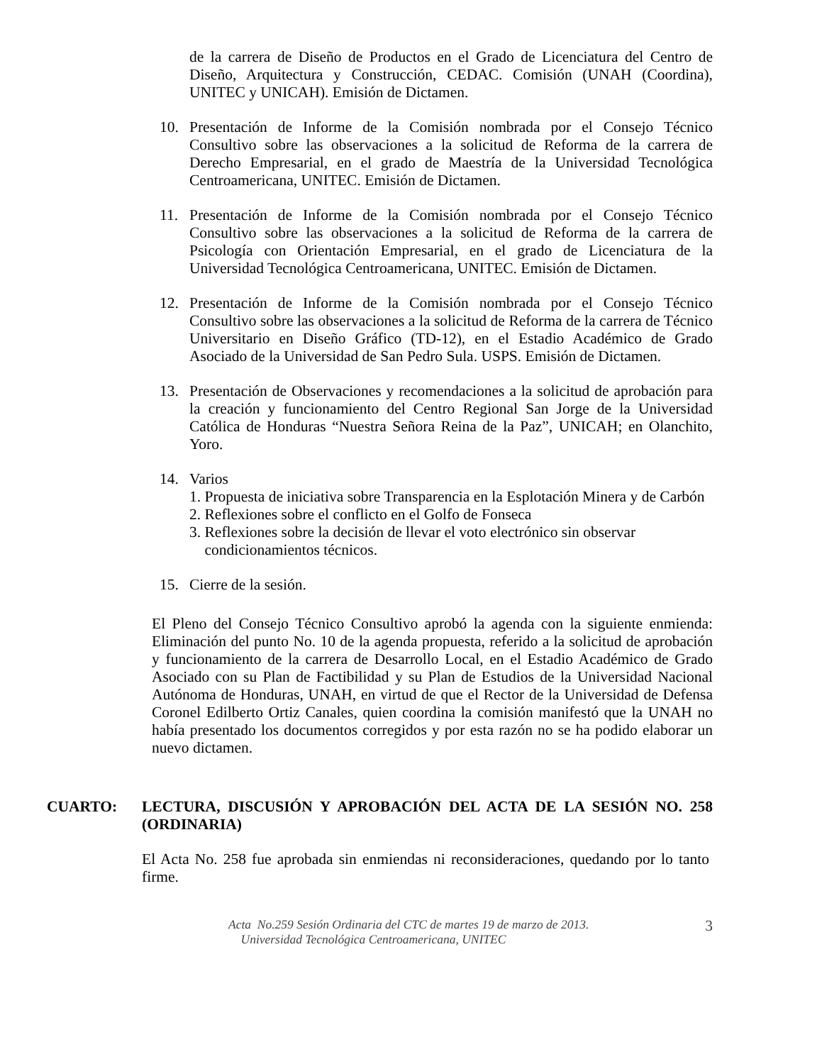de la carrera de Diseño de Productos en el Grado de Licenciatura del Centro de Diseño, Arquitectura y Construcción, CEDAC. Comisión (UNAH (Coordina), UNITEC y UNICAH). Emisión de Dictamen.
10. Presentación de Informe de la Comisión nombrada por el Consejo Técnico Consultivo sobre las observaciones a la solicitud de Reforma de la carrera de Derecho Empresarial, en el grado de Maestría de la Universidad Tecnológica Centroamericana, UNITEC. Emisión de Dictamen.
11. Presentación de Informe de la Comisión nombrada por el Consejo Técnico Consultivo sobre las observaciones a la solicitud de Reforma de la carrera de Psicología con Orientación Empresarial, en el grado de Licenciatura de la Universidad Tecnológica Centroamericana, UNITEC. Emisión de Dictamen.
12. Presentación de Informe de la Comisión nombrada por el Consejo Técnico Consultivo sobre las observaciones a la solicitud de Reforma de la carrera de Técnico Universitario en Diseño Gráfico (TD-12), en el Estadio Académico de Grado Asociado de la Universidad de San Pedro Sula. USPS. Emisión de Dictamen.
13. Presentación de Observaciones y recomendaciones a la solicitud de aprobación para la creación y funcionamiento del Centro Regional San Jorge de la Universidad Católica de Honduras “Nuestra Señora Reina de la Paz”, UNICAH; en Olanchito, Yoro.
14. Varios
1. Propuesta de iniciativa sobre Transparencia en la Esplotación Minera y de Carbón
2. Reflexiones sobre el conflicto en el Golfo de Fonseca
3. Reflexiones sobre la decisión de llevar el voto electrónico sin observar
condicionamientos técnicos.
15. Cierre de la sesión.
El Pleno del Consejo Técnico Consultivo aprobó la agenda con la siguiente enmienda: Eliminación del punto No. 10 de la agenda propuesta, referido a la solicitud de aprobación y funcionamiento de la carrera de Desarrollo Local, en el Estadio Académico de Grado Asociado con su Plan de Factibilidad y su Plan de Estudios de la Universidad Nacional Autónoma de Honduras, UNAH, en virtud de que el Rector de la Universidad de Defensa Coronel Edilberto Ortiz Canales, quien coordina la comisión manifestó que la UNAH no había presentado los documentos corregidos y por esta razón no se ha podido elaborar un nuevo dictamen.
CUARTO: LECTURA, DISCUSIÓN Y APROBACIÓN DEL ACTA DE LA SESIÓN NO. 258 (ORDINARIA)
El Acta No. 258 fue aprobada sin enmiendas ni reconsideraciones, quedando por lo tanto firme.
Acta No.259 Sesión Ordinaria del CTC de martes 19 de marzo de 2013.
Universidad Tecnológica Centroamericana, UNITEC
3